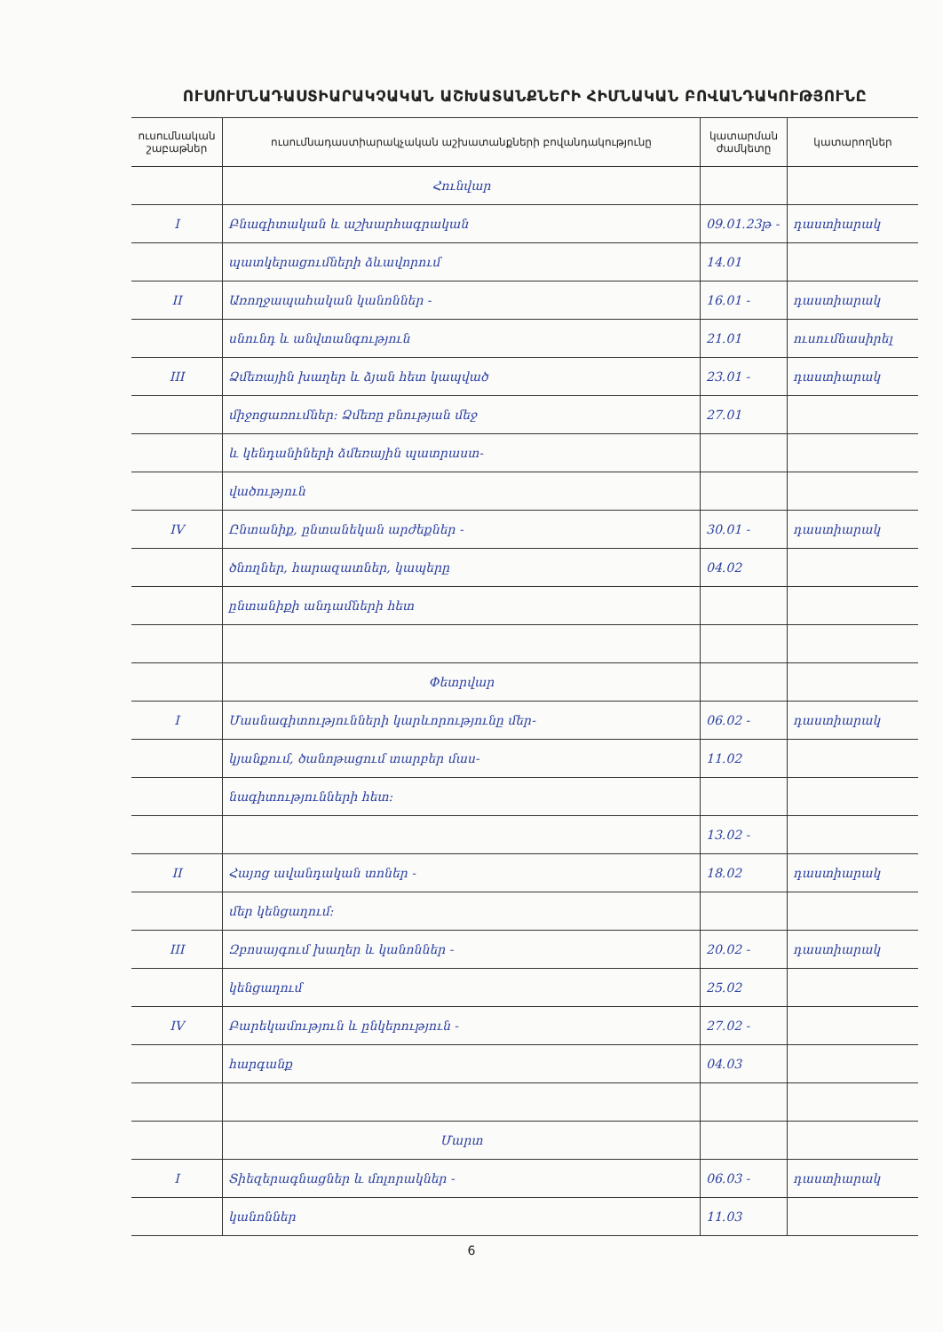ՈՒՍՈՒՄՆԱԴԱՍՏԻԱՐԱԿՉԱԿԱՆ ԱՇԽԱՏԱՆՔՆԵՐԻ ՀԻՄՆԱԿԱՆ ԲՈՎԱՆԴԱԿՈՒԹՅՈՒՆԸ
| ուսումնական շաբաթներ | ուսումնադաստիարակչական աշխատանքների բովանդակությունը | կատարման ժամկետը | կատարողներ |
| --- | --- | --- | --- |
| | Հունվար | | |
| I | Բնագիտական և աշխարհագրական | 09.01.23թ - | դաստիարակ |
| | պատկերացումների ձևավորում | 14.01 | |
| II | Առողջապահական կանոններ - | 16.01 - | դաստիարակ |
| | սնունդ և անվտանգություն | 21.01 | ուսումնասիրել |
| III | Ձմեռային խաղեր և ձյան հետ կապված | 23.01 - | դաստիարակ |
| | միջոցառումներ: Ձմեռը բնության մեջ | 27.01 | |
| | և կենդանիների ձմեռային պատրաստ- | | |
| | վածություն | | |
| IV | Ընտանիք, ընտանեկան արժեքներ - | 30.01 - | դաստիարակ |
| | ծնողներ, հարազատներ, կապերը | 04.02 | |
| | ընտանիքի անդամների հետ | | |
| | Փետրվար | | |
| I | Մասնագիտությունների կարևորությունը մեր- | 06.02 - | դաստիարակ |
| | կյանքում, ծանոթացում տարբեր մաս- | 11.02 | |
| | նագիտությունների հետ: | | |
| | | 13.02 - | |
| II | Հայոց ավանդական տոներ - | 18.02 | դաստիարակ |
| | մեր կենցաղում: | | |
| III | Զբոսայգում խաղեր և կանոններ - | 20.02 - | դաստիարակ |
| | կենցաղում | 25.02 | |
| IV | Բարեկամություն և ընկերություն - | 27.02 - | |
| | հարգանք | 04.03 | |
| | Մարտ | | |
| I | Տիեզերագնացներ և մոլորակներ - | 06.03 - | դաստիարակ |
| | կանոններ | 11.03 | |
6